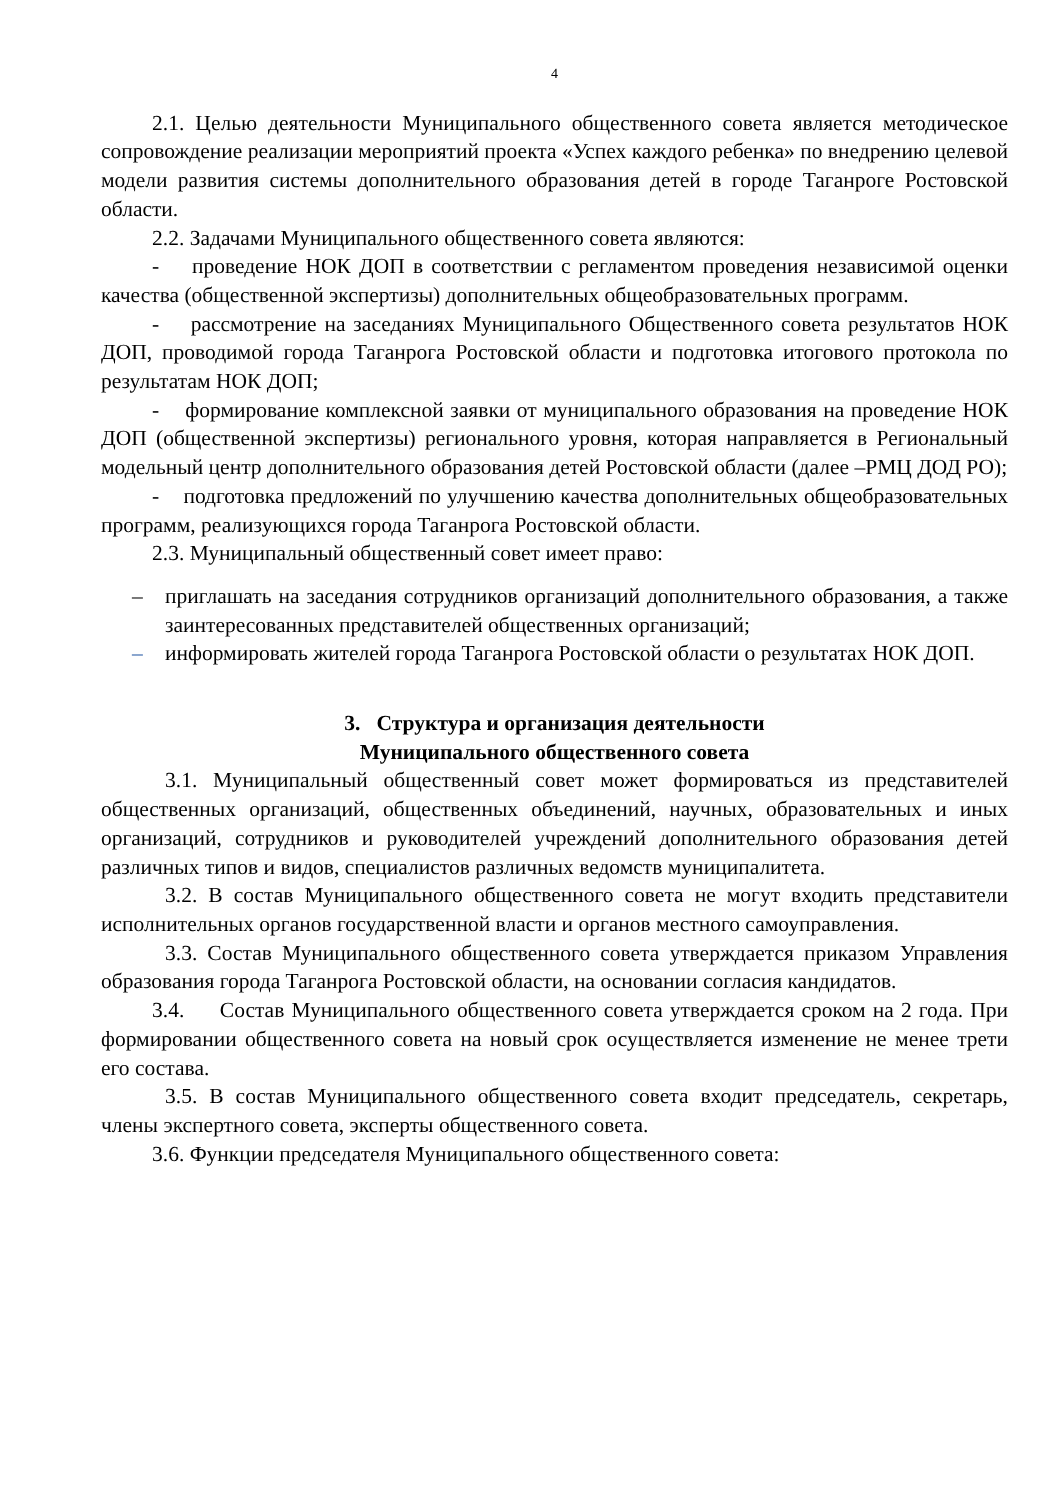4
2.1. Целью деятельности Муниципального общественного совета является методическое сопровождение реализации мероприятий проекта «Успех каждого ребенка» по внедрению целевой модели развития системы дополнительного образования детей в городе Таганроге Ростовской области.
2.2. Задачами Муниципального общественного совета являются:
- проведение НОК ДОП в соответствии с регламентом проведения независимой оценки качества (общественной экспертизы) дополнительных общеобразовательных программ.
- рассмотрение на заседаниях Муниципального Общественного совета результатов НОК ДОП, проводимой города Таганрога Ростовской области и подготовка итогового протокола по результатам НОК ДОП;
- формирование комплексной заявки от муниципального образования на проведение НОК ДОП (общественной экспертизы) регионального уровня, которая направляется в Региональный модельный центр дополнительного образования детей Ростовской области (далее –РМЦ ДОД РО);
- подготовка предложений по улучшению качества дополнительных общеобразовательных программ, реализующихся города Таганрога Ростовской области.
2.3. Муниципальный общественный совет имеет право:
– приглашать на заседания сотрудников организаций дополнительного образования, а также заинтересованных представителей общественных организаций;
– информировать жителей города Таганрога Ростовской области о результатах НОК ДОП.
3. Структура и организация деятельности
Муниципального общественного совета
3.1. Муниципальный общественный совет может формироваться из представителей общественных организаций, общественных объединений, научных, образовательных и иных организаций, сотрудников и руководителей учреждений дополнительного образования детей различных типов и видов, специалистов различных ведомств муниципалитета.
3.2. В состав Муниципального общественного совета не могут входить представители исполнительных органов государственной власти и органов местного самоуправления.
3.3. Состав Муниципального общественного совета утверждается приказом Управления образования города Таганрога Ростовской области, на основании согласия кандидатов.
3.4. Состав Муниципального общественного совета утверждается сроком на 2 года. При формировании общественного совета на новый срок осуществляется изменение не менее трети его состава.
3.5. В состав Муниципального общественного совета входит председатель, секретарь, члены экспертного совета, эксперты общественного совета.
3.6. Функции председателя Муниципального общественного совета: